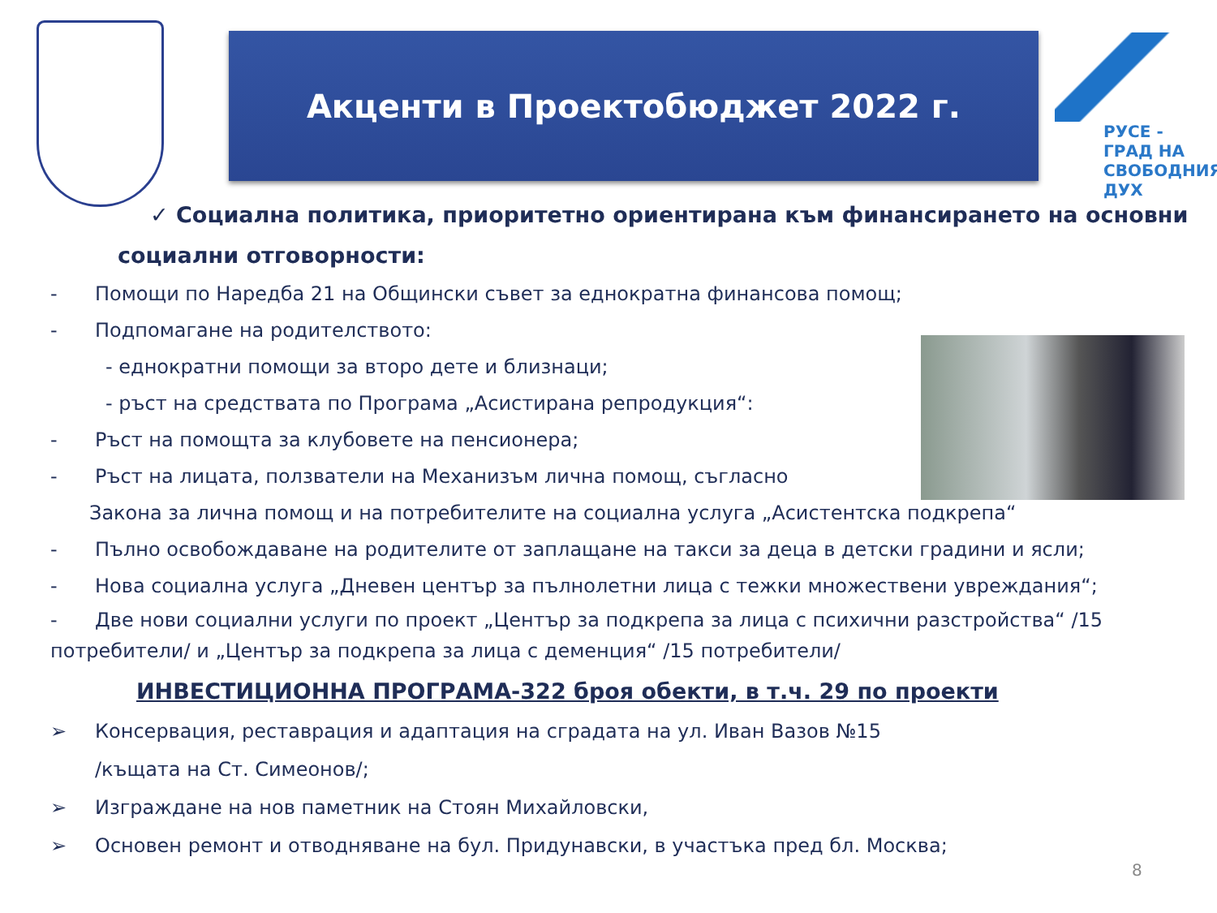Акценти в Проектобюджет 2022 г.
РУСЕ -
ГРАД НА
СВОБОДНИЯ
ДУХ
✓ Социална политика, приоритетно ориентирана към финансирането на основни
социални отговорности:
- Помощи по Наредба 21 на Общински съвет за еднократна финансова помощ;
- Подпомагане на родителството:
- еднократни помощи за второ дете и близнаци;
- ръст на средствата по Програма „Асистирана репродукция“:
- Ръст на помощта за клубовете на пенсионера;
- Ръст на лицата, ползватели на Механизъм лична помощ, съгласно
Закона за лична помощ и на потребителите на социална услуга „Асистентска подкрепа“
- Пълно освобождаване на родителите от заплащане на такси за деца в детски градини и ясли;
- Нова социална услуга „Дневен център за пълнолетни лица с тежки множествени увреждания“;
- Две нови социални услуги по проект „Център за подкрепа за лица с психични разстройства“ /15 потребители/ и „Център за подкрепа за лица с деменция“ /15 потребители/
ИНВЕСТИЦИОННА ПРОГРАМА-322 броя обекти, в т.ч. 29 по проекти
➢ Консервация, реставрация и адаптация на сградата на ул. Иван Вазов №15
/къщата на Ст. Симеонов/;
➢ Изграждане на нов паметник на Стоян Михайловски,
➢ Основен ремонт и отводняване на бул. Придунавски, в участъка пред бл. Москва;
8